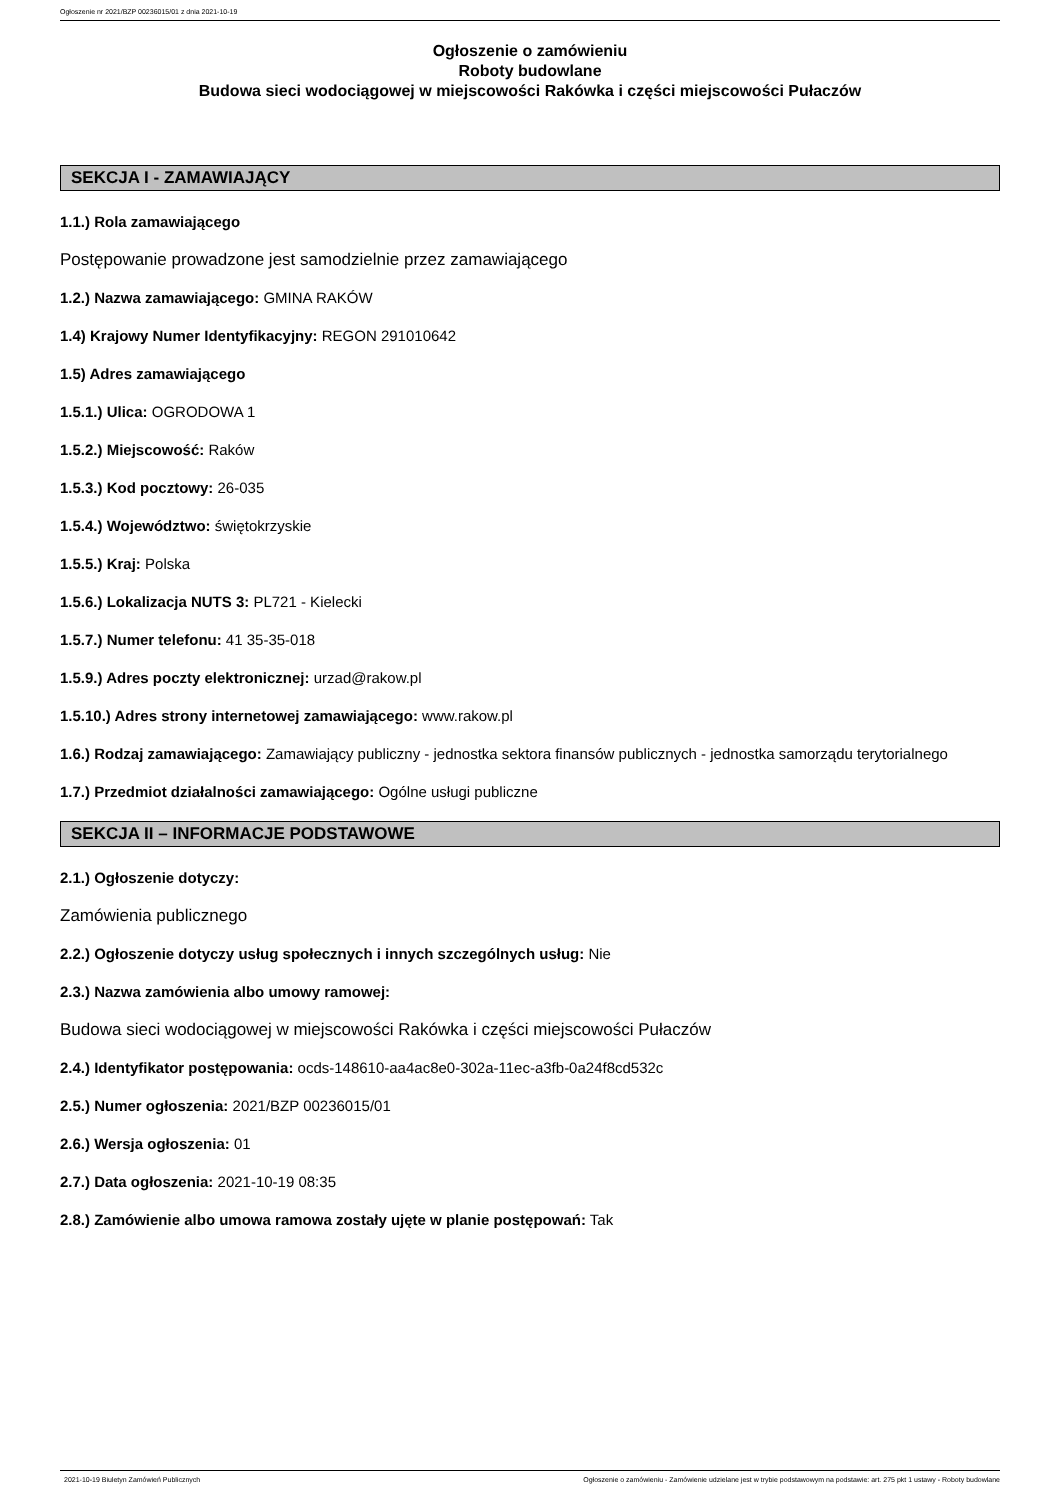Ogłoszenie nr 2021/BZP 00236015/01 z dnia 2021-10-19
Ogłoszenie o zamówieniu
Roboty budowlane
Budowa sieci wodociągowej w miejscowości Rakówka i części miejscowości Pułaczów
SEKCJA I - ZAMAWIAJĄCY
1.1.) Rola zamawiającego
Postępowanie prowadzone jest samodzielnie przez zamawiającego
1.2.) Nazwa zamawiającego: GMINA RAKÓW
1.4) Krajowy Numer Identyfikacyjny: REGON 291010642
1.5) Adres zamawiającego
1.5.1.) Ulica: OGRODOWA 1
1.5.2.) Miejscowość: Raków
1.5.3.) Kod pocztowy: 26-035
1.5.4.) Województwo: świętokrzyskie
1.5.5.) Kraj: Polska
1.5.6.) Lokalizacja NUTS 3: PL721 - Kielecki
1.5.7.) Numer telefonu: 41 35-35-018
1.5.9.) Adres poczty elektronicznej: urzad@rakow.pl
1.5.10.) Adres strony internetowej zamawiającego: www.rakow.pl
1.6.) Rodzaj zamawiającego: Zamawiający publiczny - jednostka sektora finansów publicznych - jednostka samorządu terytorialnego
1.7.) Przedmiot działalności zamawiającego: Ogólne usługi publiczne
SEKCJA II – INFORMACJE PODSTAWOWE
2.1.) Ogłoszenie dotyczy:
Zamówienia publicznego
2.2.) Ogłoszenie dotyczy usług społecznych i innych szczególnych usług: Nie
2.3.) Nazwa zamówienia albo umowy ramowej:
Budowa sieci wodociągowej w miejscowości Rakówka i części miejscowości Pułaczów
2.4.) Identyfikator postępowania: ocds-148610-aa4ac8e0-302a-11ec-a3fb-0a24f8cd532c
2.5.) Numer ogłoszenia: 2021/BZP 00236015/01
2.6.) Wersja ogłoszenia: 01
2.7.) Data ogłoszenia: 2021-10-19 08:35
2.8.) Zamówienie albo umowa ramowa zostały ujęte w planie postępowań: Tak
2021-10-19 Biuletyn Zamówień Publicznych Ogłoszenie o zamówieniu - Zamówienie udzielane jest w trybie podstawowym na podstawie: art. 275 pkt 1 ustawy - Roboty budowlane